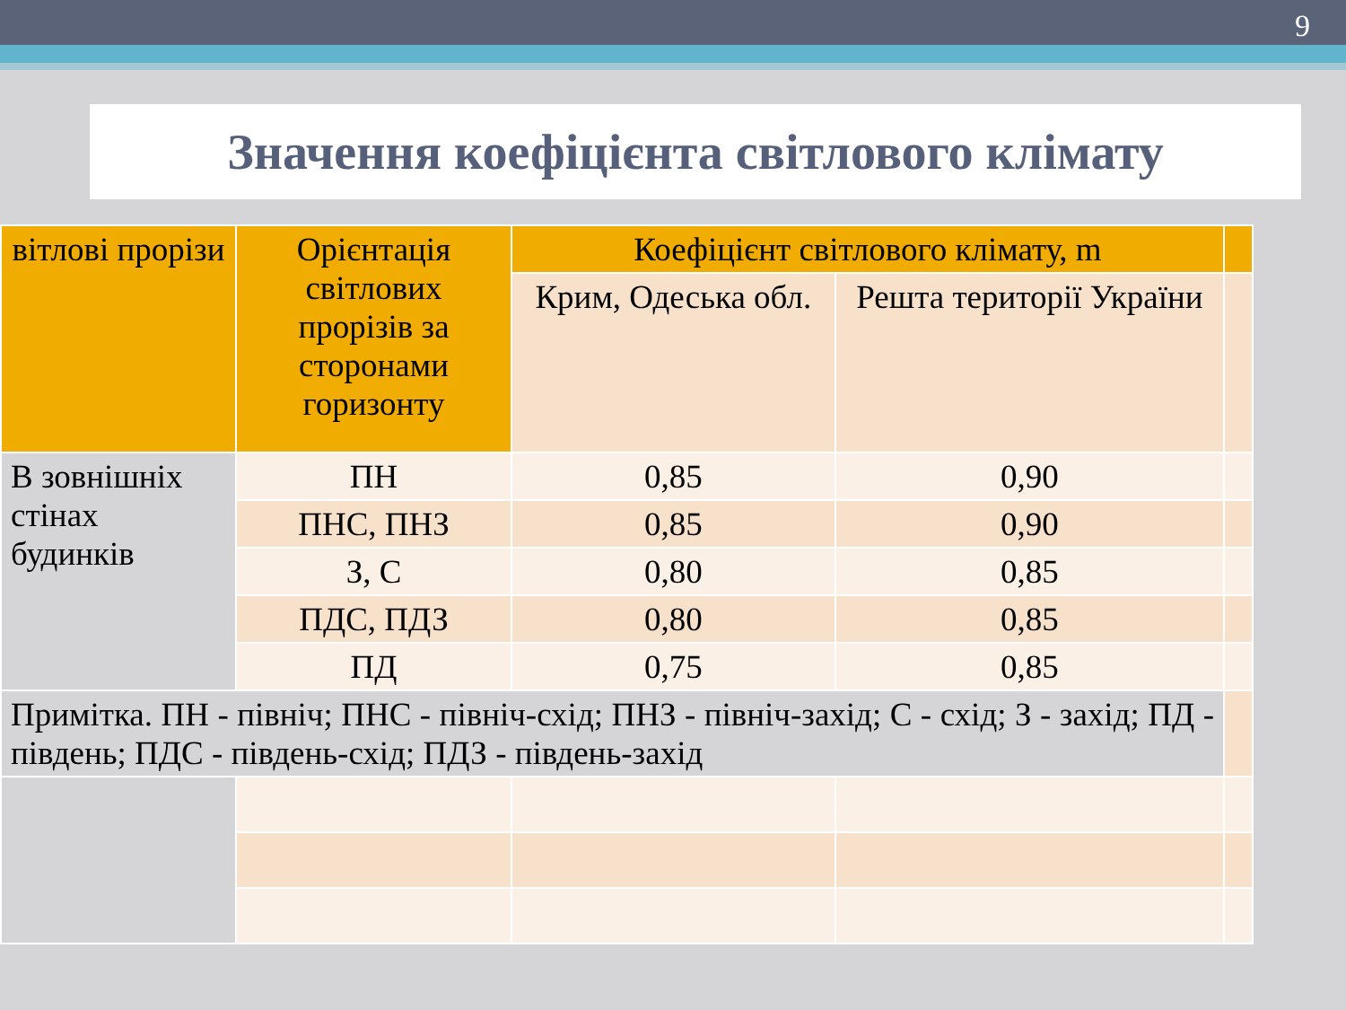9
Значення коефіцієнта світлового клімату
| вітлові прорізи | Орієнтація світлових прорізів за сторонами горизонту | Коефіцієнт світлового клімату, m | | |
| --- | --- | --- | --- | --- |
| | | Крим, Одеська обл. | Решта території України | |
| В зовнішніх стінах будинків | ПН | 0,85 | 0,90 | |
| | ПНС, ПНЗ | 0,85 | 0,90 | |
| | З, С | 0,80 | 0,85 | |
| | ПДС, ПДЗ | 0,80 | 0,85 | |
| | ПД | 0,75 | 0,85 | |
| Примітка. ПН - північ; ПНС - північ-схід; ПНЗ - північ-захід; С - схід; З - захід; ПД - південь; ПДС - південь-схід; ПДЗ - південь-захід | | | | |